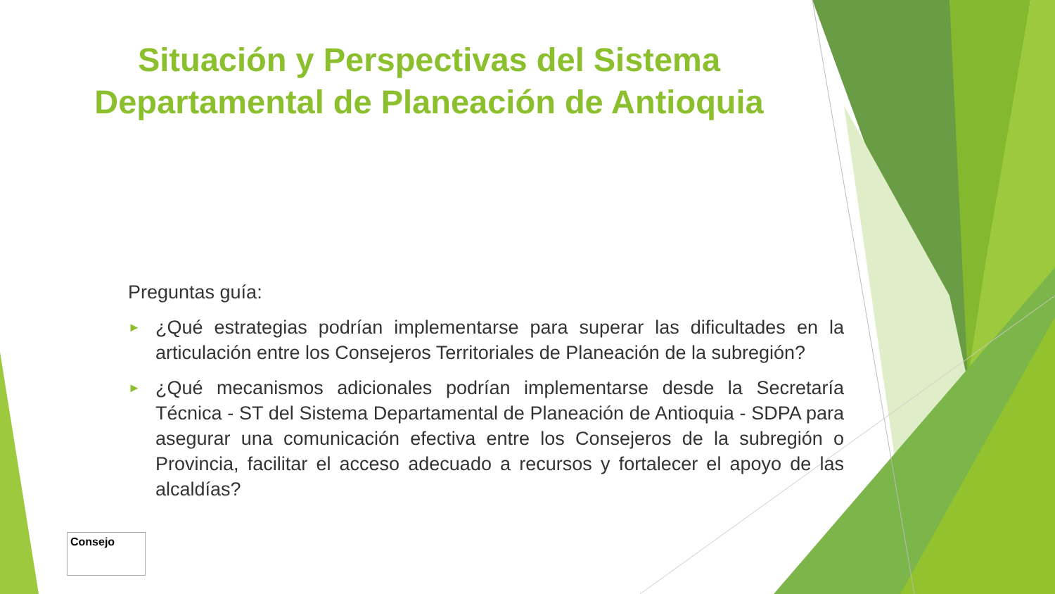Situación y Perspectivas del Sistema Departamental de Planeación de Antioquia
Preguntas guía:
►
¿Qué estrategias podrían implementarse para superar las dificultades en la articulación entre los Consejeros Territoriales de Planeación de la subregión?
►
¿Qué mecanismos adicionales podrían implementarse desde la Secretaría Técnica - ST del Sistema Departamental de Planeación de Antioquia - SDPA para asegurar una comunicación efectiva entre los Consejeros de la subregión o Provincia, facilitar el acceso adecuado a recursos y fortalecer el apoyo de las alcaldías?
Consejo